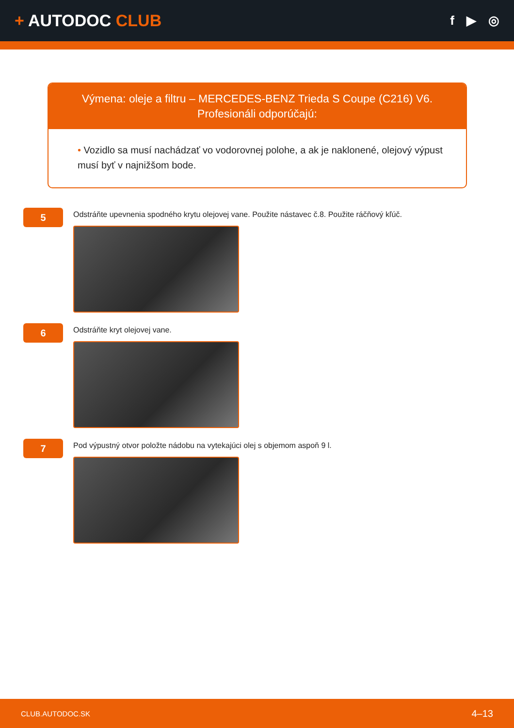+ AUTODOC CLUB
f ▶ ◎
Výmena: oleje a filtru – MERCEDES-BENZ Trieda S Coupe (C216) V6.
Profesionáli odporúčajú:
• Vozidlo sa musí nachádzať vo vodorovnej polohe, a ak je naklonené, olejový výpust musí byť v najnižšom bode.
5
Odstráňte upevnenia spodného krytu olejovej vane. Použite nástavec č.8. Použite ráčňový kľúč.
6
Odstráňte kryt olejovej vane.
7
Pod výpustný otvor položte nádobu na vytekajúci olej s objemom aspoň 9 l.
CLUB.AUTODOC.SK
4–13